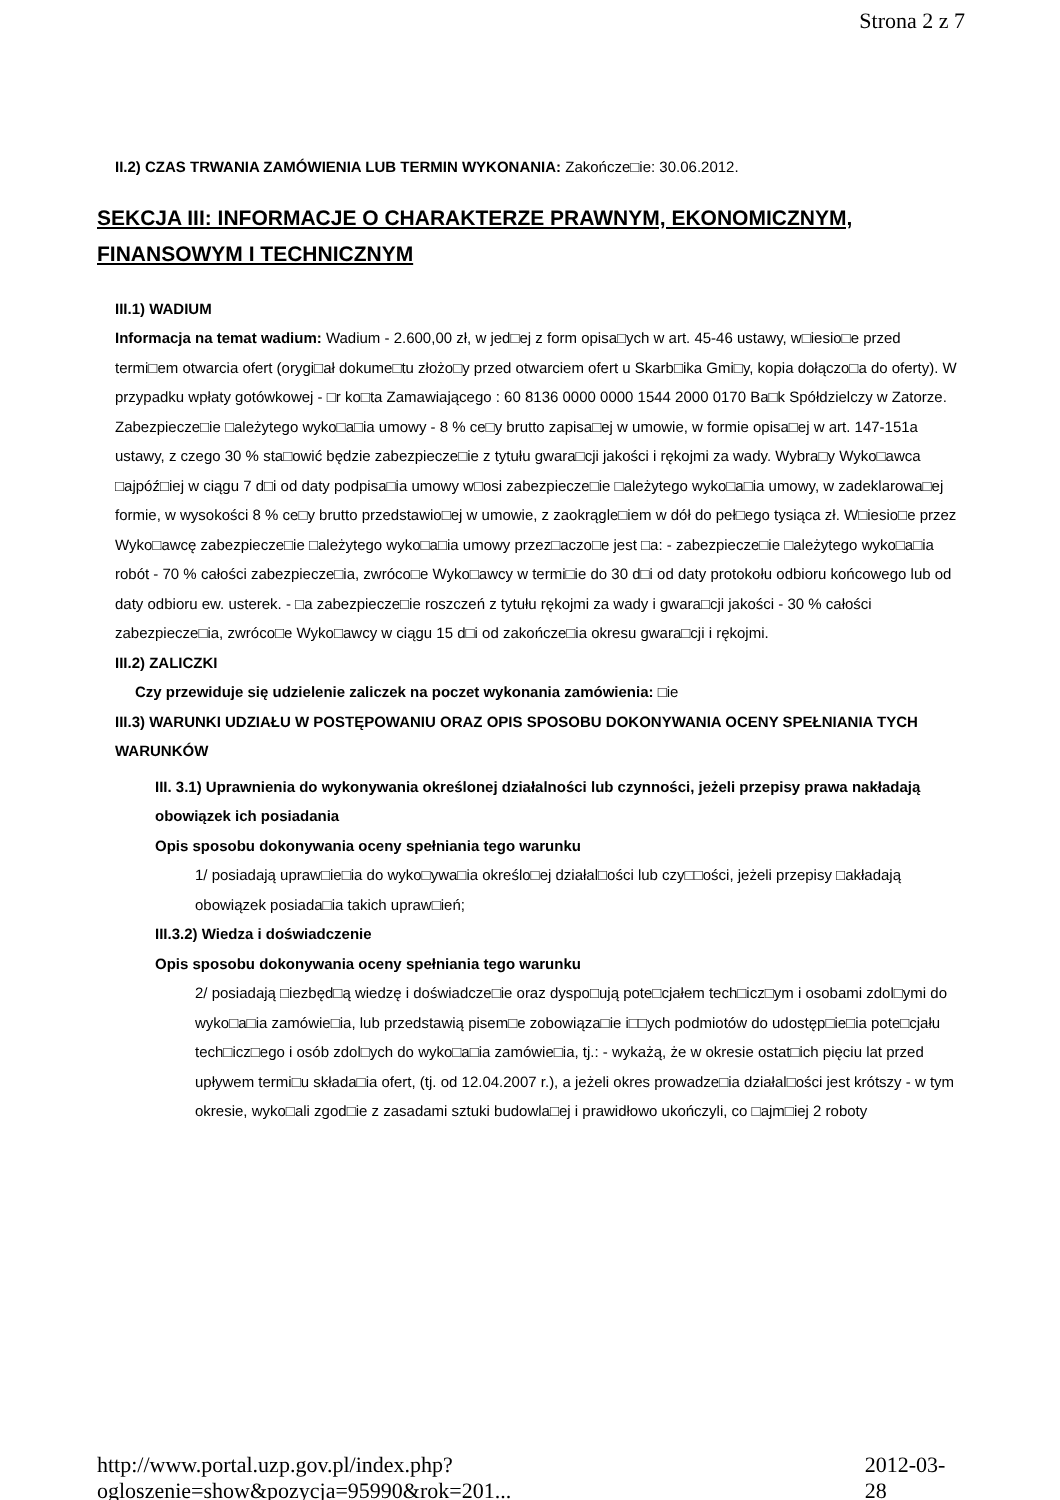Strona 2 z 7
II.2) CZAS TRWANIA ZAMÓWIENIA LUB TERMIN WYKONANIA: Zakończe□ie: 30.06.2012.
SEKCJA III: INFORMACJE O CHARAKTERZE PRAWNYM, EKONOMICZNYM, FINANSOWYM I TECHNICZNYM
III.1) WADIUM
Informacja na temat wadium: Wadium - 2.600,00 zł, w jed□ej z form opisa□ych w art. 45-46 ustawy, w□iesio□e przed termi□em otwarcia ofert (orygi□ał dokume□tu złożo□y przed otwarciem ofert u Skarb□ika Gmi□y, kopia dołączo□a do oferty). W przypadku wpłaty gotówkowej - □r ko□ta Zamawiającego : 60 8136 0000 0000 1544 2000 0170 Ba□k Spółdzielczy w Zatorze. Zabezpiecze□ie □ależytego wyko□a□ia umowy - 8 % ce□y brutto zapisa□ej w umowie, w formie opisa□ej w art. 147-151a ustawy, z czego 30 % sta□owić będzie zabezpiecze□ie z tytułu gwara□cji jakości i rękojmi za wady. Wybra□y Wyko□awca □ajpóź□iej w ciągu 7 d□i od daty podpisa□ia umowy w□osi zabezpiecze□ie □ależytego wyko□a□ia umowy, w zadeklarowa□ej formie, w wysokości 8 % ce□y brutto przedstawio□ej w umowie, z zaokrągle□iem w dół do peł□ego tysiąca zł. W□iesio□e przez Wyko□awcę zabezpiecze□ie □ależytego wyko□a□ia umowy przez□aczo□e jest □a: - zabezpiecze□ie □ależytego wyko□a□ia robót - 70 % całości zabezpiecze□ia, zwróco□e Wyko□awcy w termi□ie do 30 d□i od daty protokołu odbioru końcowego lub od daty odbioru ew. usterek. - □a zabezpiecze□ie roszczeń z tytułu rękojmi za wady i gwara□cji jakości - 30 % całości zabezpiecze□ia, zwróco□e Wyko□awcy w ciągu 15 d□i od zakończe□ia okresu gwara□cji i rękojmi.
III.2) ZALICZKI
Czy przewiduje się udzielenie zaliczek na poczet wykonania zamówienia: □ie
III.3) WARUNKI UDZIAŁU W POSTĘPOWANIU ORAZ OPIS SPOSOBU DOKONYWANIA OCENY SPEŁNIANIA TYCH WARUNKÓW
III. 3.1) Uprawnienia do wykonywania określonej działalności lub czynności, jeżeli przepisy prawa nakładają obowiązek ich posiadania
Opis sposobu dokonywania oceny spełniania tego warunku
1/ posiadają upraw□ie□ia do wyko□ywa□ia określo□ej działal□ości lub czy□□ości, jeżeli przepisy □akładają obowiązek posiada□ia takich upraw□ień;
III.3.2) Wiedza i doświadczenie
Opis sposobu dokonywania oceny spełniania tego warunku
2/ posiadają □iezbęd□ą wiedzę i doświadcze□ie oraz dyspo□ują pote□cjałem tech□icz□ym i osobami zdol□ymi do wyko□a□ia zamówie□ia, lub przedstawią pisem□e zobowiąza□ie i□□ych podmiotów do udostęp□ie□ia pote□cjału tech□icz□ego i osób zdol□ych do wyko□a□ia zamówie□ia, tj.: - wykażą, że w okresie ostat□ich pięciu lat przed upływem termi□u składa□ia ofert, (tj. od 12.04.2007 r.), a jeżeli okres prowadze□ia działal□ości jest krótszy - w tym okresie, wyko□ali zgod□ie z zasadami sztuki budowla□ej i prawidłowo ukończyli, co □ajm□iej 2 roboty
http://www.portal.uzp.gov.pl/index.php?ogloszenie=show&pozycja=95990&rok=201... 2012-03-28